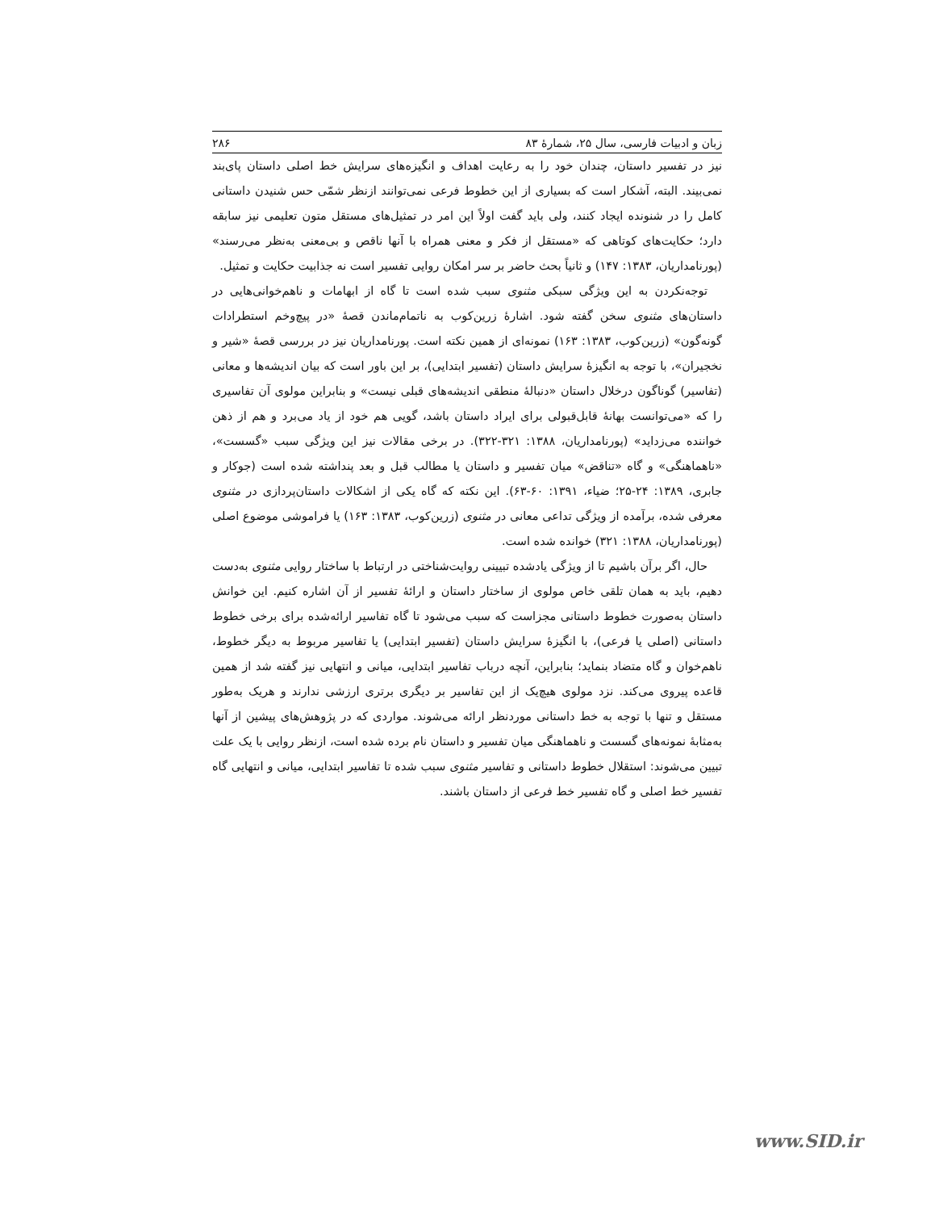زبان و ادبیات فارسی، سال ۲۵، شمارهٔ ۸۳ ۲۸۶
نیز در تفسیر داستان، چندان خود را به رعایت اهداف و انگیزه‌های سرایش خط اصلی داستان پای‌بند نمی‌بیند. البته، آشکار است که بسیاری از این خطوط فرعی نمی‌توانند ازنظر شمّی حس شنیدن داستانی کامل را در شنونده ایجاد کنند، ولی باید گفت اولاً این امر در تمثیل‌های مستقل متون تعلیمی نیز سابقه دارد؛ حکایت‌های کوتاهی که «مستقل از فکر و معنی همراه با آنها ناقص و بی‌معنی به‌نظر می‌رسند» (پورنامداریان، ۱۳۸۳: ۱۴۷) و ثانیاً بحث حاضر بر سر امکان روایی تفسیر است نه جذابیت حکایت و تمثیل.
توجه‌نکردن به این ویژگی سبکی مثنوی سبب شده است تا گاه از ابهامات و ناهم‌خوانی‌هایی در داستان‌های مثنوی سخن گفته شود. اشارهٔ زرین‌کوب به ناتمام‌ماندن قصهٔ «در پیچ‌وخم استطرادات گونه‌گون» (زرین‌کوب، ۱۳۸۳: ۱۶۳) نمونه‌ای از همین نکته است. پورنامداریان نیز در بررسی قصهٔ «شیر و نخجیران»، با توجه به انگیزهٔ سرایش داستان (تفسیر ابتدایی)، بر این باور است که بیان اندیشه‌ها و معانی (تفاسیر) گوناگون درخلال داستان «دنبالهٔ منطقی اندیشه‌های قبلی نیست» و بنابراین مولوی آن تفاسیری را که «می‌توانست بهانهٔ قابل‌قبولی برای ایراد داستان باشد، گویی هم خود از یاد می‌برد و هم از ذهن خواننده می‌زداید» (پورنامداریان، ۱۳۸۸: ۳۲۱-۳۲۲). در برخی مقالات نیز این ویژگی سبب «گسست»، «ناهماهنگی» و گاه «تناقض» میان تفسیر و داستان یا مطالب قبل و بعد پنداشته شده است (جوکار و جابری، ۱۳۸۹: ۲۴-۲۵؛ ضیاء، ۱۳۹۱: ۶۰-۶۳). این نکته که گاه یکی از اشکالات داستان‌پردازی در مثنوی معرفی شده، برآمده از ویژگی تداعی معانی در مثنوی (زرین‌کوب، ۱۳۸۳: ۱۶۳) یا فراموشی موضوع اصلی (پورنامداریان، ۱۳۸۸: ۳۲۱) خوانده شده است.
حال، اگر برآن باشیم تا از ویژگی یادشده تبیینی روایت‌شناختی در ارتباط با ساختار روایی مثنوی به‌دست دهیم، باید به همان تلقی خاص مولوی از ساختار داستان و ارائهٔ تفسیر از آن اشاره کنیم. این خوانش داستان به‌صورت خطوط داستانی مجزاست که سبب می‌شود تا گاه تفاسیر ارائه‌شده برای برخی خطوط داستانی (اصلی یا فرعی)، با انگیزهٔ سرایش داستان (تفسیر ابتدایی) یا تفاسیر مربوط به دیگر خطوط، ناهم‌خوان و گاه متضاد بنماید؛ بنابراین، آنچه درباب تفاسیر ابتدایی، میانی و انتهایی نیز گفته شد از همین قاعده پیروی می‌کند. نزد مولوی هیچ‌یک از این تفاسیر بر دیگری برتری ارزشی ندارند و هریک به‌طور مستقل و تنها با توجه به خط داستانی موردنظر ارائه می‌شوند. مواردی که در پژوهش‌های پیشین از آنها به‌مثابهٔ نمونه‌های گسست و ناهماهنگی میان تفسیر و داستان نام برده شده است، ازنظر روایی با یک علت تبیین می‌شوند: استقلال خطوط داستانی و تفاسیر مثنوی سبب شده تا تفاسیر ابتدایی، میانی و انتهایی گاه تفسیر خط اصلی و گاه تفسیر خط فرعی از داستان باشند.
www.SID.ir